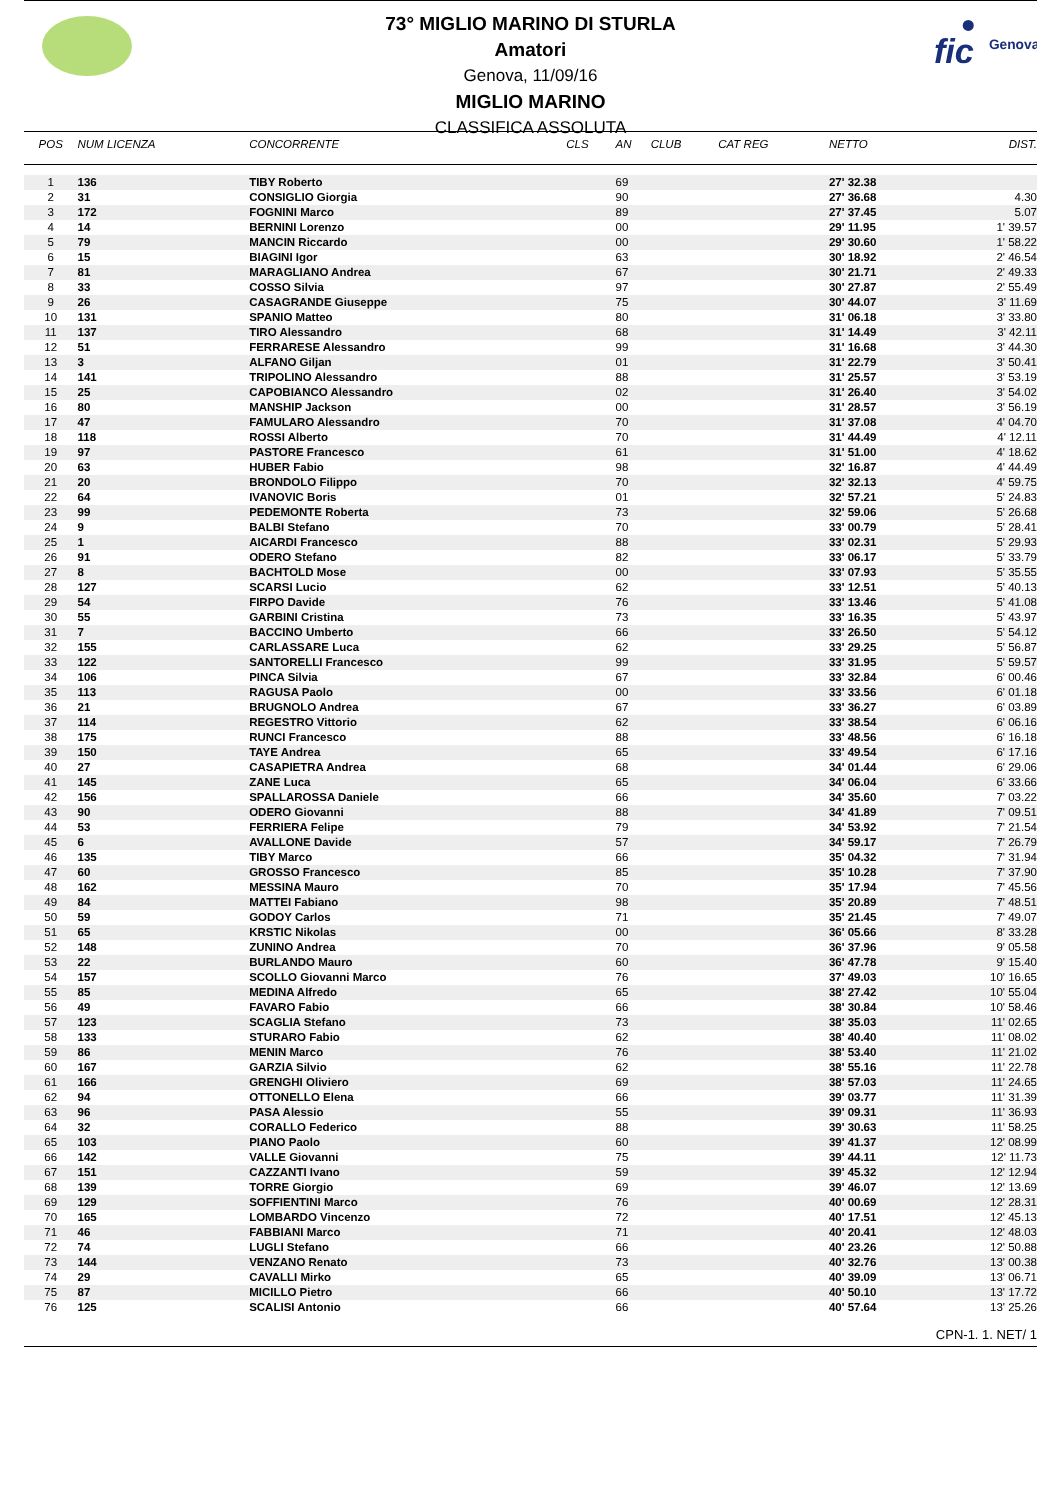73° MIGLIO MARINO DI STURLA
Amatori
Genova, 11/09/16
MIGLIO MARINO
CLASSIFICA ASSOLUTA
fic
Genova
| POS | NUM LICENZA | CONCORRENTE | CLS | AN | CLUB | CAT REG | NETTO | DIST. |
| --- | --- | --- | --- | --- | --- | --- | --- | --- |
| 1 | 136 | TIBY Roberto | | 69 | | | 27' 32.38 | |
| 2 | 31 | CONSIGLIO Giorgia | | 90 | | | 27' 36.68 | 4.30 |
| 3 | 172 | FOGNINI Marco | | 89 | | | 27' 37.45 | 5.07 |
| 4 | 14 | BERNINI Lorenzo | | 00 | | | 29' 11.95 | 1' 39.57 |
| 5 | 79 | MANCIN Riccardo | | 00 | | | 29' 30.60 | 1' 58.22 |
| 6 | 15 | BIAGINI Igor | | 63 | | | 30' 18.92 | 2' 46.54 |
| 7 | 81 | MARAGLIANO Andrea | | 67 | | | 30' 21.71 | 2' 49.33 |
| 8 | 33 | COSSO Silvia | | 97 | | | 30' 27.87 | 2' 55.49 |
| 9 | 26 | CASAGRANDE Giuseppe | | 75 | | | 30' 44.07 | 3' 11.69 |
| 10 | 131 | SPANIO Matteo | | 80 | | | 31' 06.18 | 3' 33.80 |
| 11 | 137 | TIRO Alessandro | | 68 | | | 31' 14.49 | 3' 42.11 |
| 12 | 51 | FERRARESE Alessandro | | 99 | | | 31' 16.68 | 3' 44.30 |
| 13 | 3 | ALFANO Giljan | | 01 | | | 31' 22.79 | 3' 50.41 |
| 14 | 141 | TRIPOLINO Alessandro | | 88 | | | 31' 25.57 | 3' 53.19 |
| 15 | 25 | CAPOBIANCO Alessandro | | 02 | | | 31' 26.40 | 3' 54.02 |
| 16 | 80 | MANSHIP Jackson | | 00 | | | 31' 28.57 | 3' 56.19 |
| 17 | 47 | FAMULARO Alessandro | | 70 | | | 31' 37.08 | 4' 04.70 |
| 18 | 118 | ROSSI Alberto | | 70 | | | 31' 44.49 | 4' 12.11 |
| 19 | 97 | PASTORE Francesco | | 61 | | | 31' 51.00 | 4' 18.62 |
| 20 | 63 | HUBER Fabio | | 98 | | | 32' 16.87 | 4' 44.49 |
| 21 | 20 | BRONDOLO Filippo | | 70 | | | 32' 32.13 | 4' 59.75 |
| 22 | 64 | IVANOVIC Boris | | 01 | | | 32' 57.21 | 5' 24.83 |
| 23 | 99 | PEDEMONTE Roberta | | 73 | | | 32' 59.06 | 5' 26.68 |
| 24 | 9 | BALBI Stefano | | 70 | | | 33' 00.79 | 5' 28.41 |
| 25 | 1 | AICARDI Francesco | | 88 | | | 33' 02.31 | 5' 29.93 |
| 26 | 91 | ODERO Stefano | | 82 | | | 33' 06.17 | 5' 33.79 |
| 27 | 8 | BACHTOLD Mose | | 00 | | | 33' 07.93 | 5' 35.55 |
| 28 | 127 | SCARSI Lucio | | 62 | | | 33' 12.51 | 5' 40.13 |
| 29 | 54 | FIRPO Davide | | 76 | | | 33' 13.46 | 5' 41.08 |
| 30 | 55 | GARBINI Cristina | | 73 | | | 33' 16.35 | 5' 43.97 |
| 31 | 7 | BACCINO Umberto | | 66 | | | 33' 26.50 | 5' 54.12 |
| 32 | 155 | CARLASSARE Luca | | 62 | | | 33' 29.25 | 5' 56.87 |
| 33 | 122 | SANTORELLI Francesco | | 99 | | | 33' 31.95 | 5' 59.57 |
| 34 | 106 | PINCA Silvia | | 67 | | | 33' 32.84 | 6' 00.46 |
| 35 | 113 | RAGUSA Paolo | | 00 | | | 33' 33.56 | 6' 01.18 |
| 36 | 21 | BRUGNOLO Andrea | | 67 | | | 33' 36.27 | 6' 03.89 |
| 37 | 114 | REGESTRO Vittorio | | 62 | | | 33' 38.54 | 6' 06.16 |
| 38 | 175 | RUNCI Francesco | | 88 | | | 33' 48.56 | 6' 16.18 |
| 39 | 150 | TAYE Andrea | | 65 | | | 33' 49.54 | 6' 17.16 |
| 40 | 27 | CASAPIETRA Andrea | | 68 | | | 34' 01.44 | 6' 29.06 |
| 41 | 145 | ZANE Luca | | 65 | | | 34' 06.04 | 6' 33.66 |
| 42 | 156 | SPALLAROSSA Daniele | | 66 | | | 34' 35.60 | 7' 03.22 |
| 43 | 90 | ODERO Giovanni | | 88 | | | 34' 41.89 | 7' 09.51 |
| 44 | 53 | FERRIERA Felipe | | 79 | | | 34' 53.92 | 7' 21.54 |
| 45 | 6 | AVALLONE Davide | | 57 | | | 34' 59.17 | 7' 26.79 |
| 46 | 135 | TIBY Marco | | 66 | | | 35' 04.32 | 7' 31.94 |
| 47 | 60 | GROSSO Francesco | | 85 | | | 35' 10.28 | 7' 37.90 |
| 48 | 162 | MESSINA Mauro | | 70 | | | 35' 17.94 | 7' 45.56 |
| 49 | 84 | MATTEI Fabiano | | 98 | | | 35' 20.89 | 7' 48.51 |
| 50 | 59 | GODOY Carlos | | 71 | | | 35' 21.45 | 7' 49.07 |
| 51 | 65 | KRSTIC Nikolas | | 00 | | | 36' 05.66 | 8' 33.28 |
| 52 | 148 | ZUNINO Andrea | | 70 | | | 36' 37.96 | 9' 05.58 |
| 53 | 22 | BURLANDO Mauro | | 60 | | | 36' 47.78 | 9' 15.40 |
| 54 | 157 | SCOLLO Giovanni Marco | | 76 | | | 37' 49.03 | 10' 16.65 |
| 55 | 85 | MEDINA Alfredo | | 65 | | | 38' 27.42 | 10' 55.04 |
| 56 | 49 | FAVARO Fabio | | 66 | | | 38' 30.84 | 10' 58.46 |
| 57 | 123 | SCAGLIA Stefano | | 73 | | | 38' 35.03 | 11' 02.65 |
| 58 | 133 | STURARO Fabio | | 62 | | | 38' 40.40 | 11' 08.02 |
| 59 | 86 | MENIN Marco | | 76 | | | 38' 53.40 | 11' 21.02 |
| 60 | 167 | GARZIA Silvio | | 62 | | | 38' 55.16 | 11' 22.78 |
| 61 | 166 | GRENGHI Oliviero | | 69 | | | 38' 57.03 | 11' 24.65 |
| 62 | 94 | OTTONELLO Elena | | 66 | | | 39' 03.77 | 11' 31.39 |
| 63 | 96 | PASA Alessio | | 55 | | | 39' 09.31 | 11' 36.93 |
| 64 | 32 | CORALLO Federico | | 88 | | | 39' 30.63 | 11' 58.25 |
| 65 | 103 | PIANO Paolo | | 60 | | | 39' 41.37 | 12' 08.99 |
| 66 | 142 | VALLE Giovanni | | 75 | | | 39' 44.11 | 12' 11.73 |
| 67 | 151 | CAZZANTI Ivano | | 59 | | | 39' 45.32 | 12' 12.94 |
| 68 | 139 | TORRE Giorgio | | 69 | | | 39' 46.07 | 12' 13.69 |
| 69 | 129 | SOFFIENTINI Marco | | 76 | | | 40' 00.69 | 12' 28.31 |
| 70 | 165 | LOMBARDO Vincenzo | | 72 | | | 40' 17.51 | 12' 45.13 |
| 71 | 46 | FABBIANI Marco | | 71 | | | 40' 20.41 | 12' 48.03 |
| 72 | 74 | LUGLI Stefano | | 66 | | | 40' 23.26 | 12' 50.88 |
| 73 | 144 | VENZANO Renato | | 73 | | | 40' 32.76 | 13' 00.38 |
| 74 | 29 | CAVALLI Mirko | | 65 | | | 40' 39.09 | 13' 06.71 |
| 75 | 87 | MICILLO Pietro | | 66 | | | 40' 50.10 | 13' 17.72 |
| 76 | 125 | SCALISI Antonio | | 66 | | | 40' 57.64 | 13' 25.26 |
CPN-1. 1. NET/ 1